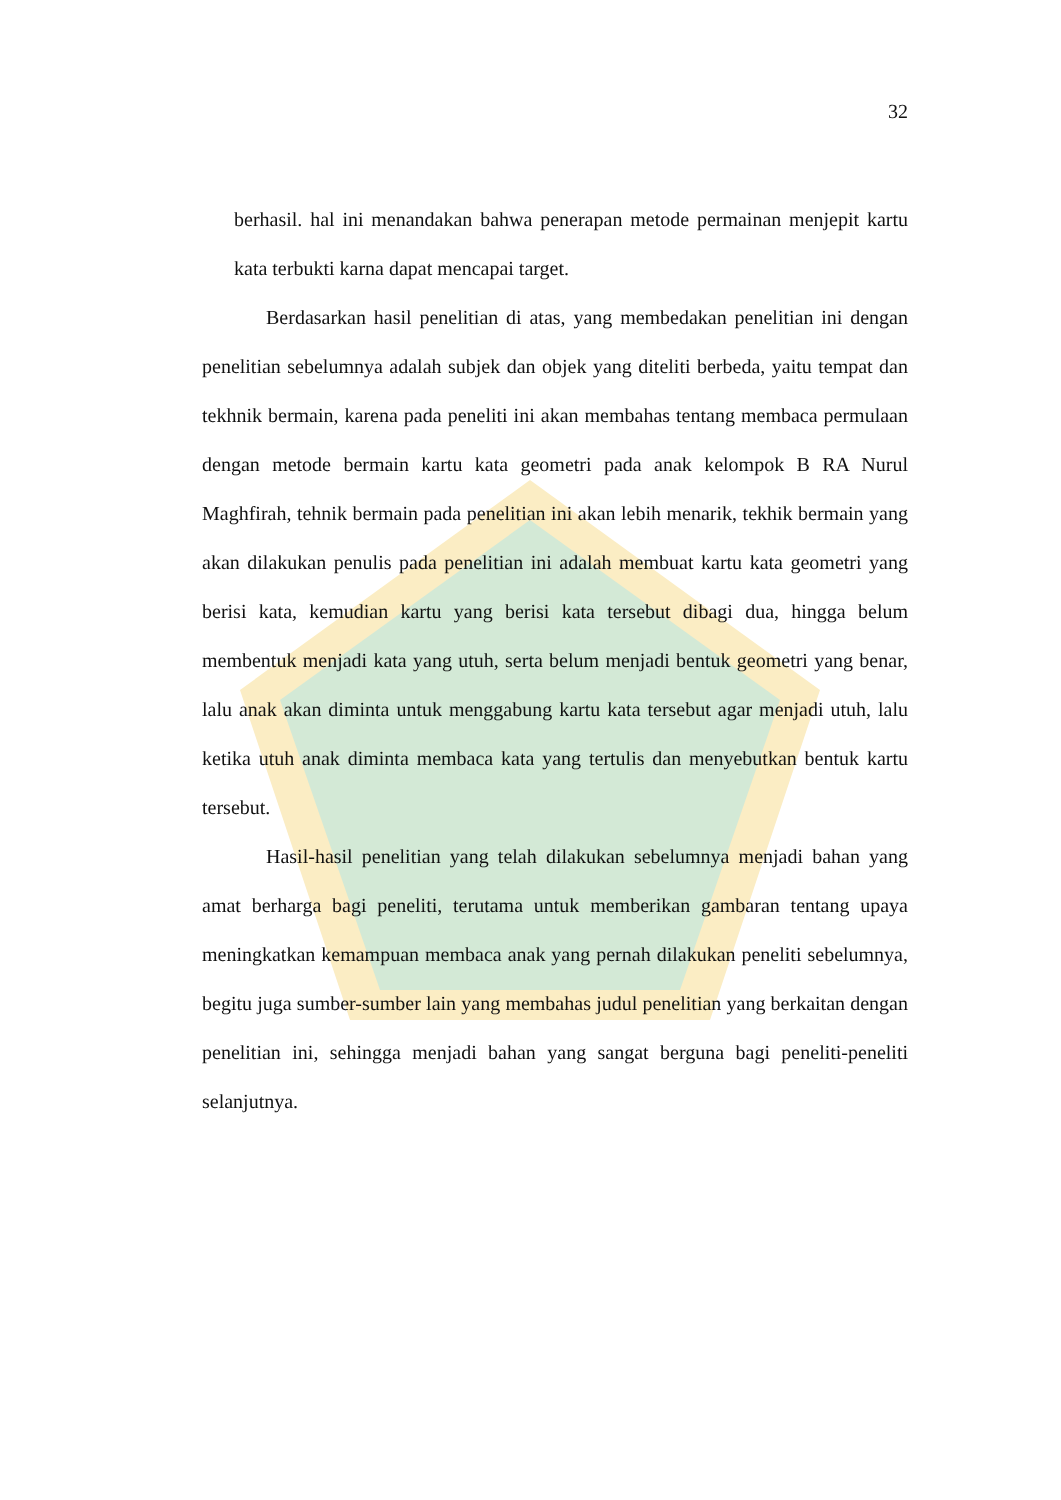32
berhasil. hal ini menandakan bahwa penerapan metode permainan menjepit kartu kata terbukti karna dapat mencapai target.
Berdasarkan hasil penelitian di atas, yang membedakan penelitian ini dengan penelitian sebelumnya adalah subjek dan objek yang diteliti berbeda, yaitu tempat dan tekhnik bermain, karena pada peneliti ini akan membahas tentang membaca permulaan dengan metode bermain kartu kata geometri pada anak kelompok B RA Nurul Maghfirah, tehnik bermain pada penelitian ini akan lebih menarik, tekhik bermain yang akan dilakukan penulis pada penelitian ini adalah membuat kartu kata geometri yang berisi kata, kemudian kartu yang berisi kata tersebut dibagi dua, hingga belum membentuk menjadi kata yang utuh, serta belum menjadi bentuk geometri yang benar, lalu anak akan diminta untuk menggabung kartu kata tersebut agar menjadi utuh, lalu ketika utuh anak diminta membaca kata yang tertulis dan menyebutkan bentuk kartu tersebut.
Hasil-hasil penelitian yang telah dilakukan sebelumnya menjadi bahan yang amat berharga bagi peneliti, terutama untuk memberikan gambaran tentang upaya meningkatkan kemampuan membaca anak yang pernah dilakukan peneliti sebelumnya, begitu juga sumber-sumber lain yang membahas judul penelitian yang berkaitan dengan penelitian ini, sehingga menjadi bahan yang sangat berguna bagi peneliti-peneliti selanjutnya.